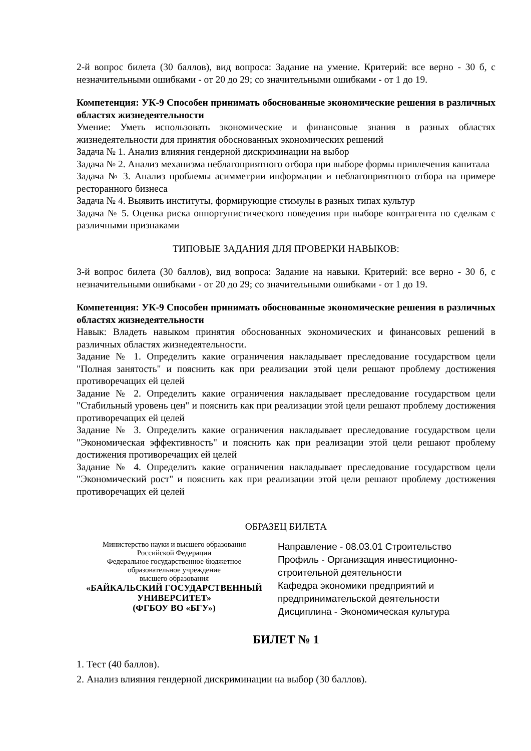2-й вопрос билета (30 баллов), вид вопроса: Задание на умение. Критерий: все верно - 30 б, с незначительными ошибками - от 20 до 29; со значительными ошибками - от 1 до 19.
Компетенция: УК-9 Способен принимать обоснованные экономические решения в различных областях жизнедеятельности
Умение: Уметь использовать экономические и финансовые знания в разных областях жизнедеятельности для принятия обоснованных экономических решений
Задача № 1. Анализ влияния гендерной дискриминации на выбор
Задача № 2. Анализ механизма неблагоприятного отбора при выборе формы привлечения капитала
Задача № 3. Анализ проблемы асимметрии информации и неблагоприятного отбора на примере ресторанного бизнеса
Задача № 4. Выявить институты, формирующие стимулы в разных типах культур
Задача № 5. Оценка риска оппортунистического поведения при выборе контрагента по сделкам с различными признаками
ТИПОВЫЕ ЗАДАНИЯ ДЛЯ ПРОВЕРКИ НАВЫКОВ:
3-й вопрос билета (30 баллов), вид вопроса: Задание на навыки. Критерий: все верно - 30 б, с незначительными ошибками - от 20 до 29; со значительными ошибками - от 1 до 19.
Компетенция: УК-9 Способен принимать обоснованные экономические решения в различных областях жизнедеятельности
Навык: Владеть навыком принятия обоснованных экономических и финансовых решений в различных областях жизнедеятельности.
Задание № 1. Определить какие ограничения накладывает преследование государством цели "Полная занятость" и пояснить как при реализации этой цели решают проблему достижения противоречащих ей целей
Задание № 2. Определить какие ограничения накладывает преследование государством цели "Стабильный уровень цен" и пояснить как при реализации этой цели решают проблему достижения противоречащих ей целей
Задание № 3. Определить какие ограничения накладывает преследование государством цели "Экономическая эффективность" и пояснить как при реализации этой цели решают проблему достижения противоречащих ей целей
Задание № 4. Определить какие ограничения накладывает преследование государством цели "Экономический рост" и пояснить как при реализации этой цели решают проблему достижения противоречащих ей целей
ОБРАЗЕЦ БИЛЕТА
Министерство науки и высшего образования
Российской Федерации
Федеральное государственное бюджетное
образовательное учреждение
высшего образования
«БАЙКАЛЬСКИЙ ГОСУДАРСТВЕННЫЙ
УНИВЕРСИТЕТ»
(ФГБОУ ВО «БГУ»)
Направление - 08.03.01 Строительство
Профиль - Организация инвестиционно-строительной деятельности
Кафедра экономики предприятий и предпринимательской деятельности
Дисциплина - Экономическая культура
БИЛЕТ № 1
1. Тест (40 баллов).
2. Анализ влияния гендерной дискриминации на выбор (30 баллов).